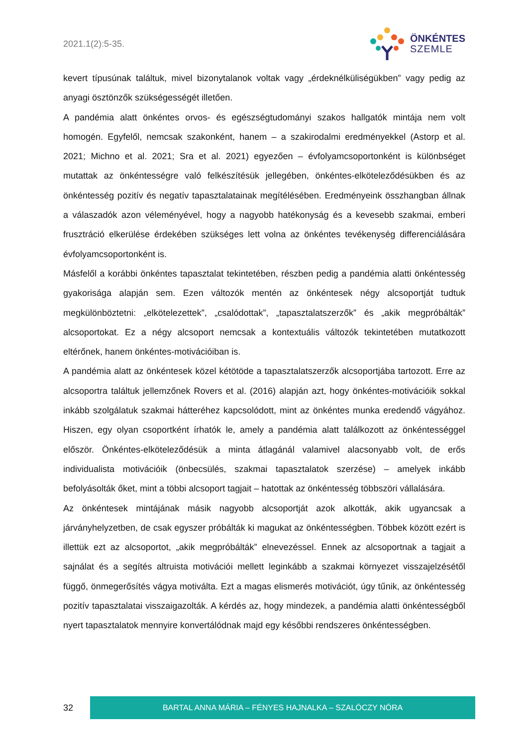2021.1(2):5-35.
ÖNKÉNTES
SZEMLE
kevert típusúnak találtuk, mivel bizonytalanok voltak vagy „érdeknélküliségükben” vagy pedig az anyagi ösztönzők szükségességét illetően.
A pandémia alatt önkéntes orvos- és egészségtudományi szakos hallgatók mintája nem volt homogén. Egyfelől, nemcsak szakonként, hanem – a szakirodalmi eredményekkel (Astorp et al. 2021; Michno et al. 2021; Sra et al. 2021) egyezően – évfolyamcsoportonként is különbséget mutattak az önkéntességre való felkészítésük jellegében, önkéntes-elköteleződésükben és az önkéntesség pozitív és negatív tapasztalatainak megítélésében. Eredményeink összhangban állnak a válaszadók azon véleményével, hogy a nagyobb hatékonyság és a kevesebb szakmai, emberi frusztráció elkerülése érdekében szükséges lett volna az önkéntes tevékenység differenciálására évfolyamcsoportonként is.
Másfelől a korábbi önkéntes tapasztalat tekintetében, részben pedig a pandémia alatti önkéntesség gyakorisága alapján sem. Ezen változók mentén az önkéntesek négy alcsoportját tudtuk megkülönböztetni: „elkötelezettek”, „csalódottak”, „tapasztalatszerzők” és „akik megpróbálták” alcsoportokat. Ez a négy alcsoport nemcsak a kontextuális változók tekintetében mutatkozott eltérőnek, hanem önkéntes-motivációiban is.
A pandémia alatt az önkéntesek közel kétötöde a tapasztalatszerzők alcsoportjába tartozott. Erre az alcsoportra találtuk jellemzőnek Rovers et al. (2016) alapján azt, hogy önkéntes-motivációik sokkal inkább szolgálatuk szakmai hátteréhez kapcsolódott, mint az önkéntes munka eredendő vágyához. Hiszen, egy olyan csoportként írhatók le, amely a pandémia alatt találkozott az önkéntességgel először. Önkéntes-elköteleződésük a minta átlagánál valamivel alacsonyabb volt, de erős individualista motivációik (önbecsülés, szakmai tapasztalatok szerzése) – amelyek inkább befolyásolták őket, mint a többi alcsoport tagjait – hatottak az önkéntesség többszöri vállalására.
Az önkéntesek mintájának másik nagyobb alcsoportját azok alkották, akik ugyancsak a járványhelyzetben, de csak egyszer próbálták ki magukat az önkéntességben. Többek között ezért is illettük ezt az alcsoportot, „akik megpróbálták” elnevezéssel. Ennek az alcsoportnak a tagjait a sajnálat és a segítés altruista motivációi mellett leginkább a szakmai környezet visszajelzésétől függő, önmegerősítés vágya motiválta. Ezt a magas elismerés motivációt, úgy tűnik, az önkéntesség pozitív tapasztalatai visszaigazolták. A kérdés az, hogy mindezek, a pandémia alatti önkéntességből nyert tapasztalatok mennyire konvertálódnak majd egy későbbi rendszeres önkéntességben.
32
BARTAL ANNA MÁRIA – FÉNYES HAJNALKA – SZALÓCZY NÓRA